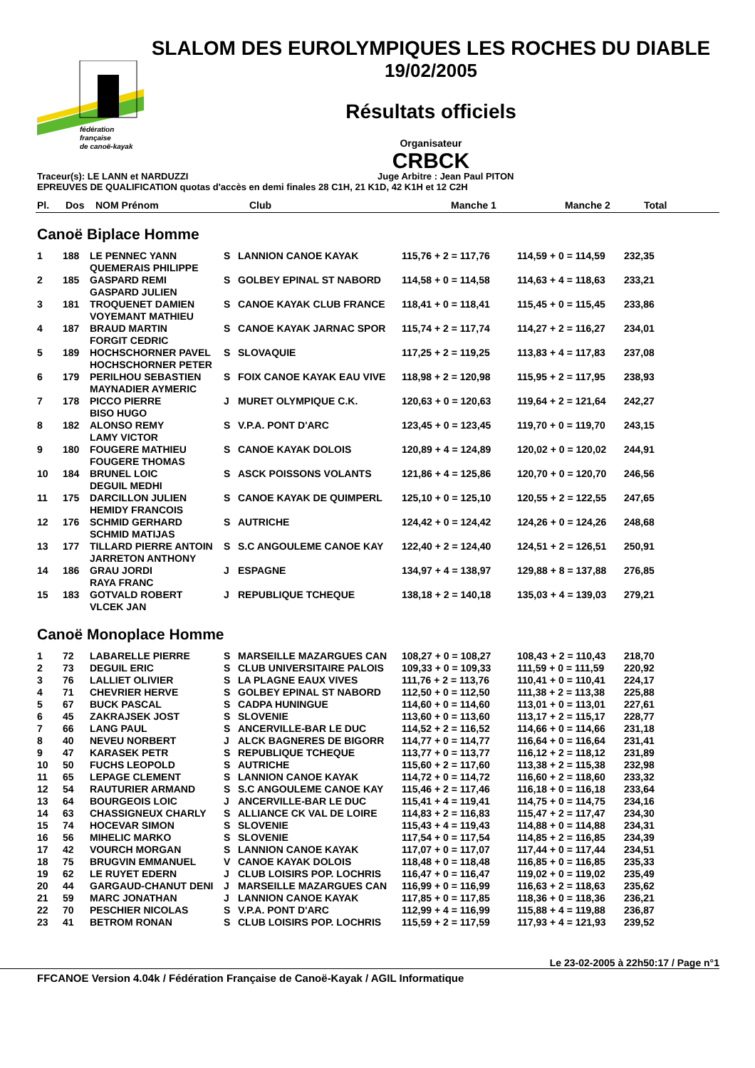fédération
française
de canoë-kayak
SLALOM DES EUROLYMPIQUES LES ROCHES DU DIABLE
19/02/2005
Résultats officiels
Organisateur
CRBCK
Traceur(s): LE LANN et NARDUZZI Juge Arbitre : Jean Paul PITON
EPREUVES DE QUALIFICATION quotas d'accès en demi finales 28 C1H, 21 K1D, 42 K1H et 12 C2H
| Pl. | Dos | NOM Prénom | | Club | Manche 1 | Manche 2 | Total |
| --- | --- | --- | --- | --- | --- | --- | --- |
Canoë Biplace Homme
| 1 | 188 | LE PENNEC YANN QUEMERAIS PHILIPPE | S | LANNION CANOE KAYAK | 115,76 + 2 = 117,76 | 114,59 + 0 = 114,59 | 232,35 |
| 2 | 185 | GASPARD REMI GASPARD JULIEN | S | GOLBEY EPINAL ST NABORD | 114,58 + 0 = 114,58 | 114,63 + 4 = 118,63 | 233,21 |
| 3 | 181 | TROQUENET DAMIEN VOYEMANT MATHIEU | S | CANOE KAYAK CLUB FRANCE | 118,41 + 0 = 118,41 | 115,45 + 0 = 115,45 | 233,86 |
| 4 | 187 | BRAUD MARTIN FORGIT CEDRIC | S | CANOE KAYAK JARNAC SPOR | 115,74 + 2 = 117,74 | 114,27 + 2 = 116,27 | 234,01 |
| 5 | 189 | HOCHSCHORNER PAVEL HOCHSCHORNER PETER | S | SLOVAQUIE | 117,25 + 2 = 119,25 | 113,83 + 4 = 117,83 | 237,08 |
| 6 | 179 | PERILHOU SEBASTIEN MAYNADIER AYMERIC | S | FOIX CANOE KAYAK EAU VIVE | 118,98 + 2 = 120,98 | 115,95 + 2 = 117,95 | 238,93 |
| 7 | 178 | PICCO PIERRE BISO HUGO | J | MURET OLYMPIQUE C.K. | 120,63 + 0 = 120,63 | 119,64 + 2 = 121,64 | 242,27 |
| 8 | 182 | ALONSO REMY LAMY VICTOR | S | V.P.A. PONT D'ARC | 123,45 + 0 = 123,45 | 119,70 + 0 = 119,70 | 243,15 |
| 9 | 180 | FOUGERE MATHIEU FOUGERE THOMAS | S | CANOE KAYAK DOLOIS | 120,89 + 4 = 124,89 | 120,02 + 0 = 120,02 | 244,91 |
| 10 | 184 | BRUNEL LOIC DEGUIL MEDHI | S | ASCK POISSONS VOLANTS | 121,86 + 4 = 125,86 | 120,70 + 0 = 120,70 | 246,56 |
| 11 | 175 | DARCILLON JULIEN HEMIDY FRANCOIS | S | CANOE KAYAK DE QUIMPERL | 125,10 + 0 = 125,10 | 120,55 + 2 = 122,55 | 247,65 |
| 12 | 176 | SCHMID GERHARD SCHMID MATIJAS | S | AUTRICHE | 124,42 + 0 = 124,42 | 124,26 + 0 = 124,26 | 248,68 |
| 13 | 177 | TILLARD PIERRE ANTOIN JARRETON ANTHONY | S | S.C ANGOULEME CANOE KAY | 122,40 + 2 = 124,40 | 124,51 + 2 = 126,51 | 250,91 |
| 14 | 186 | GRAU JORDI RAYA FRANC | J | ESPAGNE | 134,97 + 4 = 138,97 | 129,88 + 8 = 137,88 | 276,85 |
| 15 | 183 | GOTVALD ROBERT VLCEK JAN | J | REPUBLIQUE TCHEQUE | 138,18 + 2 = 140,18 | 135,03 + 4 = 139,03 | 279,21 |
Canoë Monoplace Homme
| 1 | 72 | LABARELLE PIERRE | S | MARSEILLE MAZARGUES CAN | 108,27 + 0 = 108,27 | 108,43 + 2 = 110,43 | 218,70 |
| 2 | 73 | DEGUIL ERIC | S | CLUB UNIVERSITAIRE PALOIS | 109,33 + 0 = 109,33 | 111,59 + 0 = 111,59 | 220,92 |
| 3 | 76 | LALLIET OLIVIER | S | LA PLAGNE EAUX VIVES | 111,76 + 2 = 113,76 | 110,41 + 0 = 110,41 | 224,17 |
| 4 | 71 | CHEVRIER HERVE | S | GOLBEY EPINAL ST NABORD | 112,50 + 0 = 112,50 | 111,38 + 2 = 113,38 | 225,88 |
| 5 | 67 | BUCK PASCAL | S | CADPA HUNINGUE | 114,60 + 0 = 114,60 | 113,01 + 0 = 113,01 | 227,61 |
| 6 | 45 | ZAKRAJSEK JOST | S | SLOVENIE | 113,60 + 0 = 113,60 | 113,17 + 2 = 115,17 | 228,77 |
| 7 | 66 | LANG PAUL | S | ANCERVILLE-BAR LE DUC | 114,52 + 2 = 116,52 | 114,66 + 0 = 114,66 | 231,18 |
| 8 | 40 | NEVEU NORBERT | J | ALCK BAGNERES DE BIGORR | 114,77 + 0 = 114,77 | 116,64 + 0 = 116,64 | 231,41 |
| 9 | 47 | KARASEK PETR | S | REPUBLIQUE TCHEQUE | 113,77 + 0 = 113,77 | 116,12 + 2 = 118,12 | 231,89 |
| 10 | 50 | FUCHS LEOPOLD | S | AUTRICHE | 115,60 + 2 = 117,60 | 113,38 + 2 = 115,38 | 232,98 |
| 11 | 65 | LEPAGE CLEMENT | S | LANNION CANOE KAYAK | 114,72 + 0 = 114,72 | 116,60 + 2 = 118,60 | 233,32 |
| 12 | 54 | RAUTURIER ARMAND | S | S.C ANGOULEME CANOE KAY | 115,46 + 2 = 117,46 | 116,18 + 0 = 116,18 | 233,64 |
| 13 | 64 | BOURGEOIS LOIC | J | ANCERVILLE-BAR LE DUC | 115,41 + 4 = 119,41 | 114,75 + 0 = 114,75 | 234,16 |
| 14 | 63 | CHASSIGNEUX CHARLY | S | ALLIANCE CK VAL DE LOIRE | 114,83 + 2 = 116,83 | 115,47 + 2 = 117,47 | 234,30 |
| 15 | 74 | HOCEVAR SIMON | S | SLOVENIE | 115,43 + 4 = 119,43 | 114,88 + 0 = 114,88 | 234,31 |
| 16 | 56 | MIHELIC MARKO | S | SLOVENIE | 117,54 + 0 = 117,54 | 114,85 + 2 = 116,85 | 234,39 |
| 17 | 42 | VOURCH MORGAN | S | LANNION CANOE KAYAK | 117,07 + 0 = 117,07 | 117,44 + 0 = 117,44 | 234,51 |
| 18 | 75 | BRUGVIN EMMANUEL | V | CANOE KAYAK DOLOIS | 118,48 + 0 = 118,48 | 116,85 + 0 = 116,85 | 235,33 |
| 19 | 62 | LE RUYET EDERN | J | CLUB LOISIRS POP. LOCHRIS | 116,47 + 0 = 116,47 | 119,02 + 0 = 119,02 | 235,49 |
| 20 | 44 | GARGAUD-CHANUT DENI | J | MARSEILLE MAZARGUES CAN | 116,99 + 0 = 116,99 | 116,63 + 2 = 118,63 | 235,62 |
| 21 | 59 | MARC JONATHAN | J | LANNION CANOE KAYAK | 117,85 + 0 = 117,85 | 118,36 + 0 = 118,36 | 236,21 |
| 22 | 70 | PESCHIER NICOLAS | S | V.P.A. PONT D'ARC | 112,99 + 4 = 116,99 | 115,88 + 4 = 119,88 | 236,87 |
| 23 | 41 | BETROM RONAN | S | CLUB LOISIRS POP. LOCHRIS | 115,59 + 2 = 117,59 | 117,93 + 4 = 121,93 | 239,52 |
Le 23-02-2005 à 22h50:17 / Page n°1
FFCANOE Version 4.04k / Fédération Française de Canoë-Kayak / AGIL Informatique